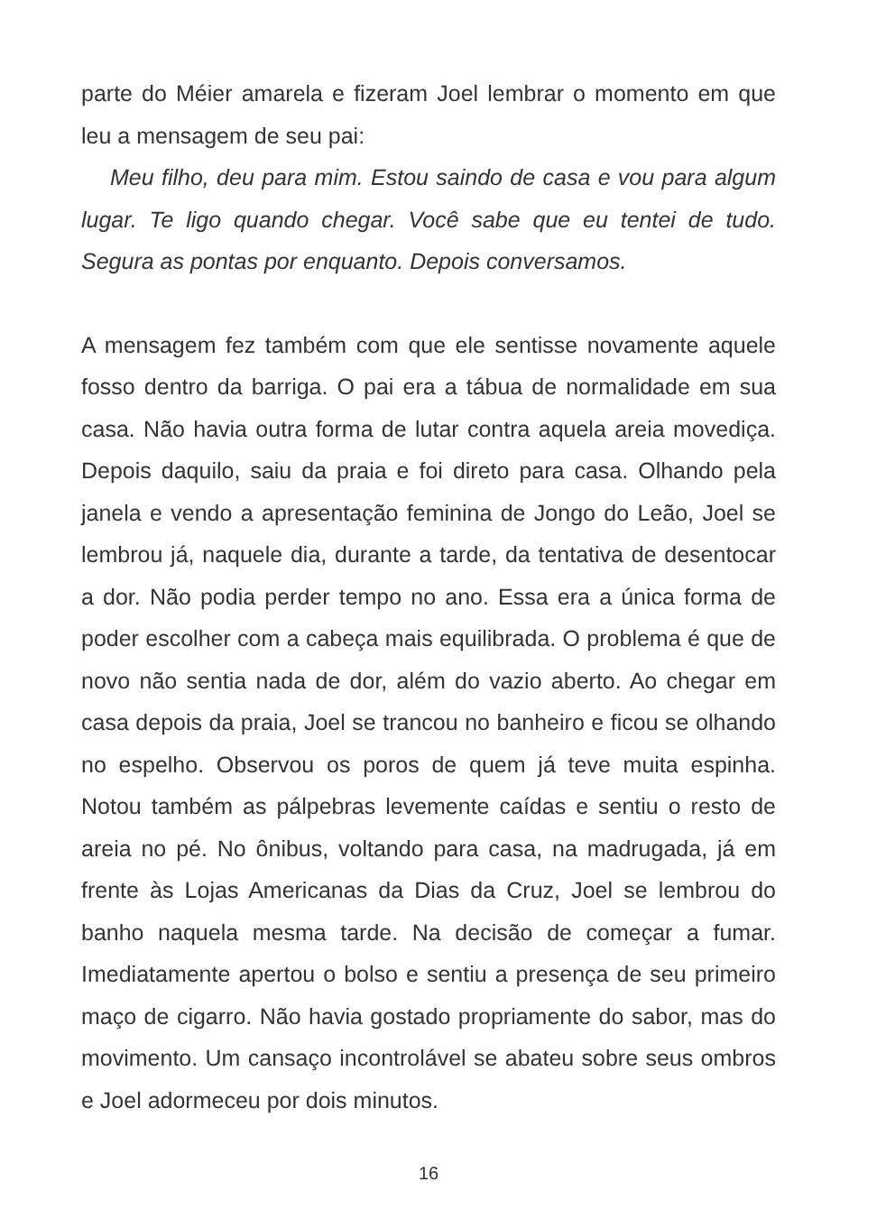parte do Méier amarela e fizeram Joel lembrar o momento em que leu a mensagem de seu pai:
Meu filho, deu para mim. Estou saindo de casa e vou para algum lugar. Te ligo quando chegar. Você sabe que eu tentei de tudo. Segura as pontas por enquanto. Depois conversamos.
A mensagem fez também com que ele sentisse novamente aquele fosso dentro da barriga. O pai era a tábua de normalidade em sua casa. Não havia outra forma de lutar contra aquela areia movediça. Depois daquilo, saiu da praia e foi direto para casa. Olhando pela janela e vendo a apresentação feminina de Jongo do Leão, Joel se lembrou já, naquele dia, durante a tarde, da tentativa de desentocar a dor. Não podia perder tempo no ano. Essa era a única forma de poder escolher com a cabeça mais equilibrada. O problema é que de novo não sentia nada de dor, além do vazio aberto. Ao chegar em casa depois da praia, Joel se trancou no banheiro e ficou se olhando no espelho. Observou os poros de quem já teve muita espinha. Notou também as pálpebras levemente caídas e sentiu o resto de areia no pé. No ônibus, voltando para casa, na madrugada, já em frente às Lojas Americanas da Dias da Cruz, Joel se lembrou do banho naquela mesma tarde. Na decisão de começar a fumar. Imediatamente apertou o bolso e sentiu a presença de seu primeiro maço de cigarro. Não havia gostado propriamente do sabor, mas do movimento. Um cansaço incontrolável se abateu sobre seus ombros e Joel adormeceu por dois minutos.
16